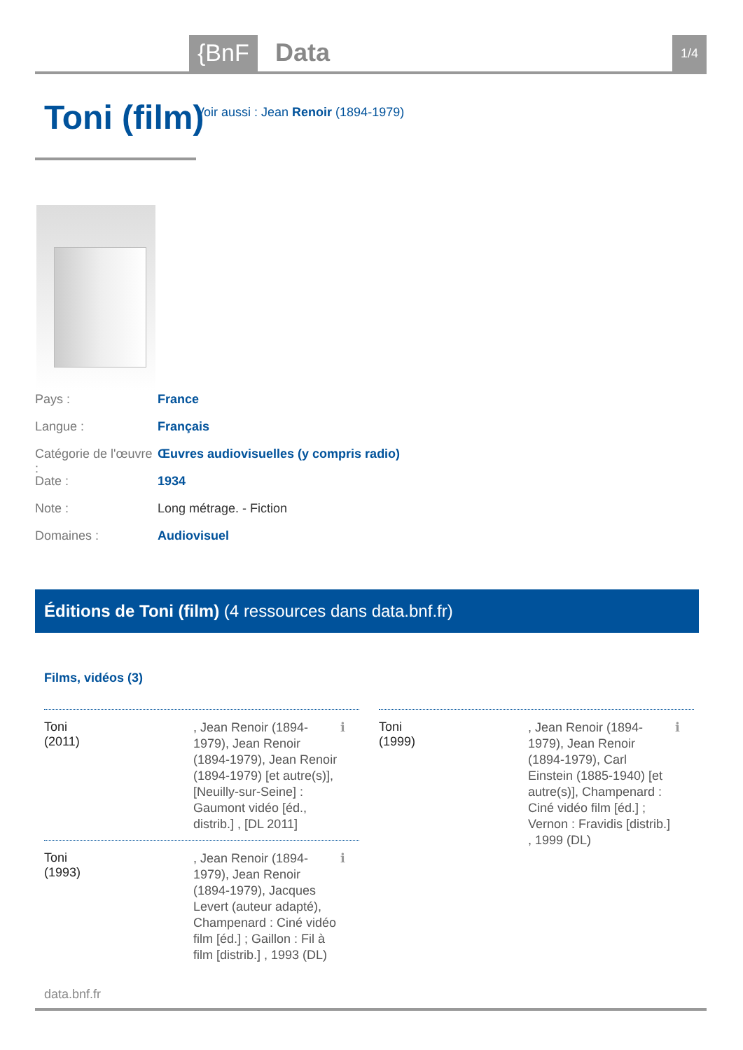{BnF Data 1/4
Toni (film)
Voir aussi : Jean Renoir (1894-1979)
Pays : France
Langue : Français
Catégorie de l'œuvre : Œuvres audiovisuelles (y compris radio)
Date : 1934
Note : Long métrage. - Fiction
Domaines : Audiovisuel
Éditions de Toni (film) (4 ressources dans data.bnf.fr)
Films, vidéos (3)
Toni
(2011)
, Jean Renoir (1894-1979), Jean Renoir (1894-1979), Jean Renoir (1894-1979) [et autre(s)], [Neuilly-sur-Seine] : Gaumont vidéo [éd., distrib.] , [DL 2011]
ℹ
Toni
(1999)
, Jean Renoir (1894-1979), Jean Renoir (1894-1979), Carl Einstein (1885-1940) [et autre(s)], Champenard : Ciné vidéo film [éd.] ; Vernon : Fravidis [distrib.] , 1999 (DL)
ℹ
Toni
(1993)
, Jean Renoir (1894-1979), Jean Renoir (1894-1979), Jacques Levert (auteur adapté), Champenard : Ciné vidéo film [éd.] ; Gaillon : Fil à film [distrib.] , 1993 (DL)
ℹ
data.bnf.fr